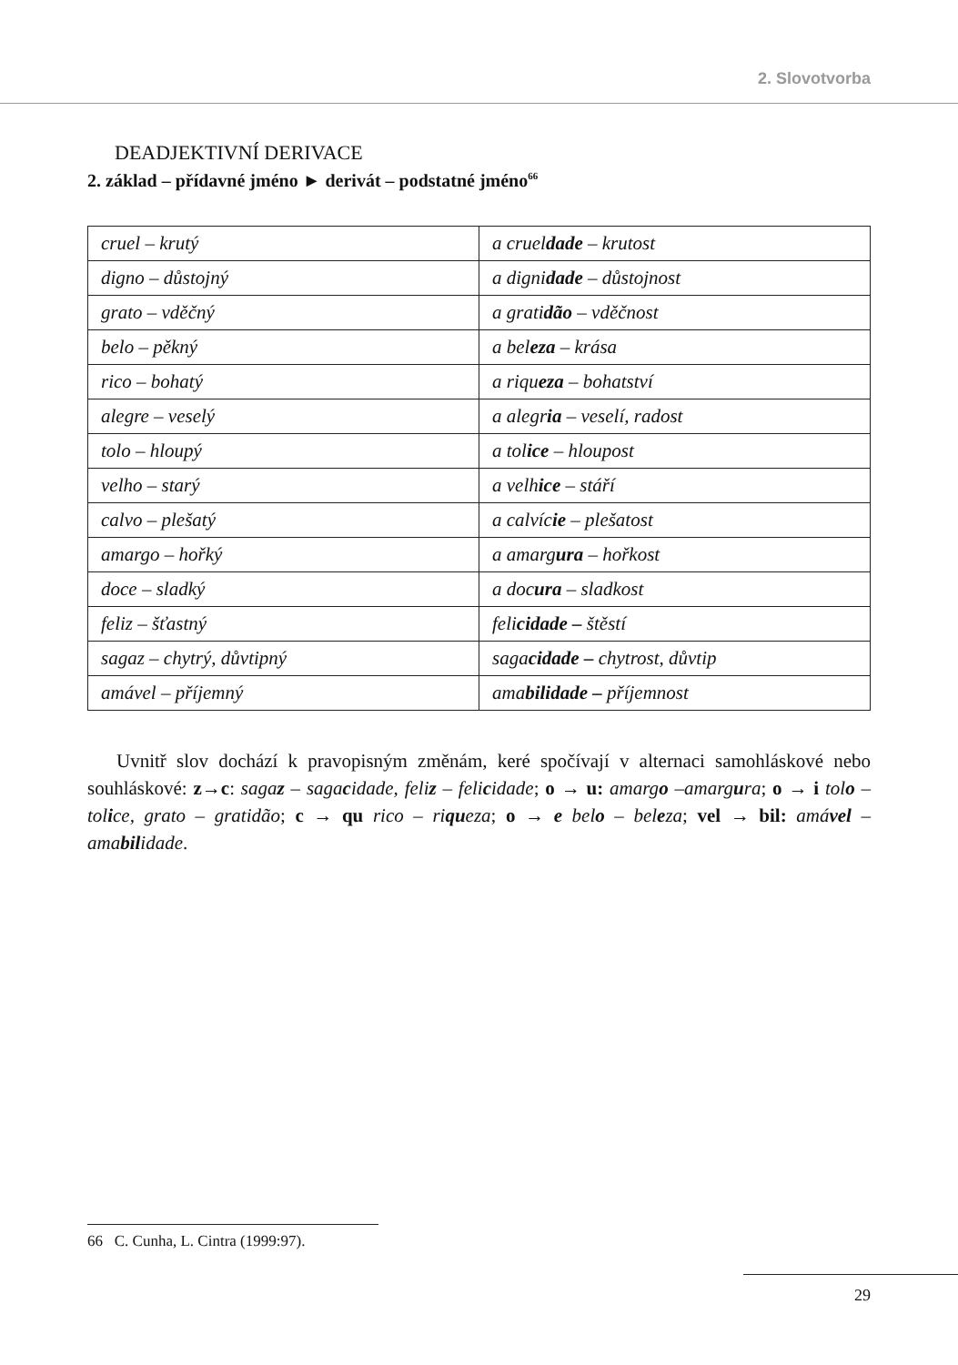2. Slovotvorba
DEADJEKTIVNÍ DERIVACE
2. základ – přídavné jméno ► derivát – podstatné jméno<sup>66</sup>
| cruel – krutý | a cruel dade – krutost |
| digno – důstojný | a digni dade – důstojnost |
| grato – vděčný | a grati dão – vděčnost |
| belo – pěkný | a bel eza – krása |
| rico – bohatý | a riqu eza – bohatství |
| alegre – veselý | a alegr ia – veselí, radost |
| tolo – hloupý | a tol ice – hloupost |
| velho – starý | a velh ice – stáří |
| calvo – plešatý | a calvíc ie – plešatost |
| amargo – hořký | a amarg ura – hořkost |
| doce – sladký | a doc ura – sladkost |
| feliz – šťastný | feli cidade – štěstí |
| sagaz – chytrý, důvtipný | saga cidade – chytrost, důvtip |
| amável – příjemný | ama bilidade – příjemnost |
Uvnitř slov dochází k pravopisným změnám, keré spočívají v alternaci samohláskové nebo souhláskové: z→c: sagaz – sagacidade, feliz – felicidade; o → u: amargo –amargura; o → i tolo – tolice, grato – gratidão; c → qu rico – riqueza; o → e belo – beleza; vel → bil: amável –amabilidade.
66 C. Cunha, L. Cintra (1999:97).
29